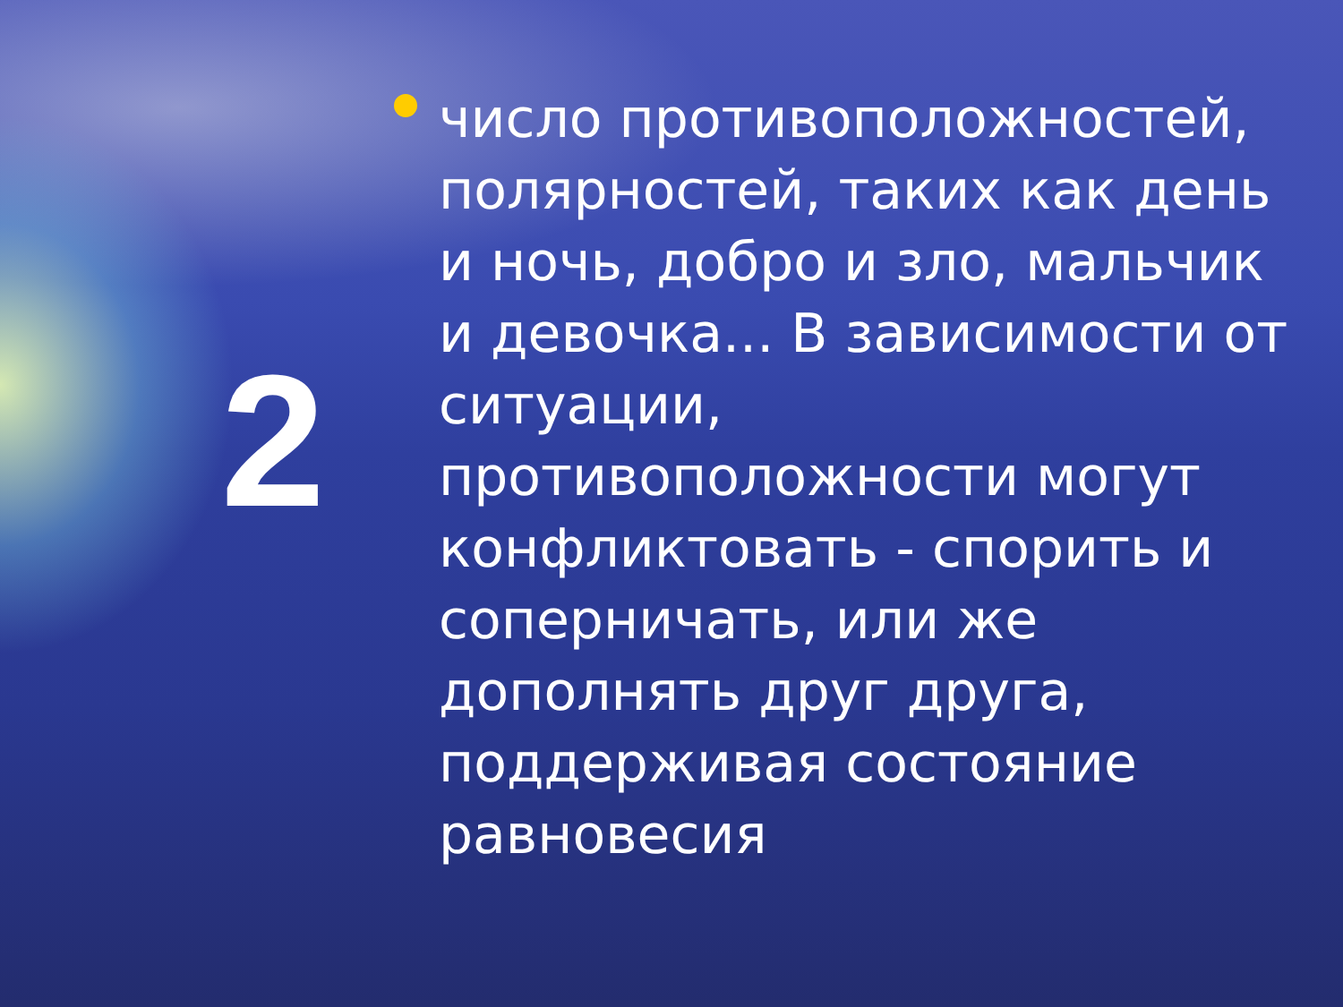2
число противоположностей, полярностей, таких как день и ночь, добро и зло, мальчик и девочка... В зависимости от ситуации, противоположности могут конфликтовать - спорить и соперничать, или же дополнять друг друга, поддерживая состояние равновесия